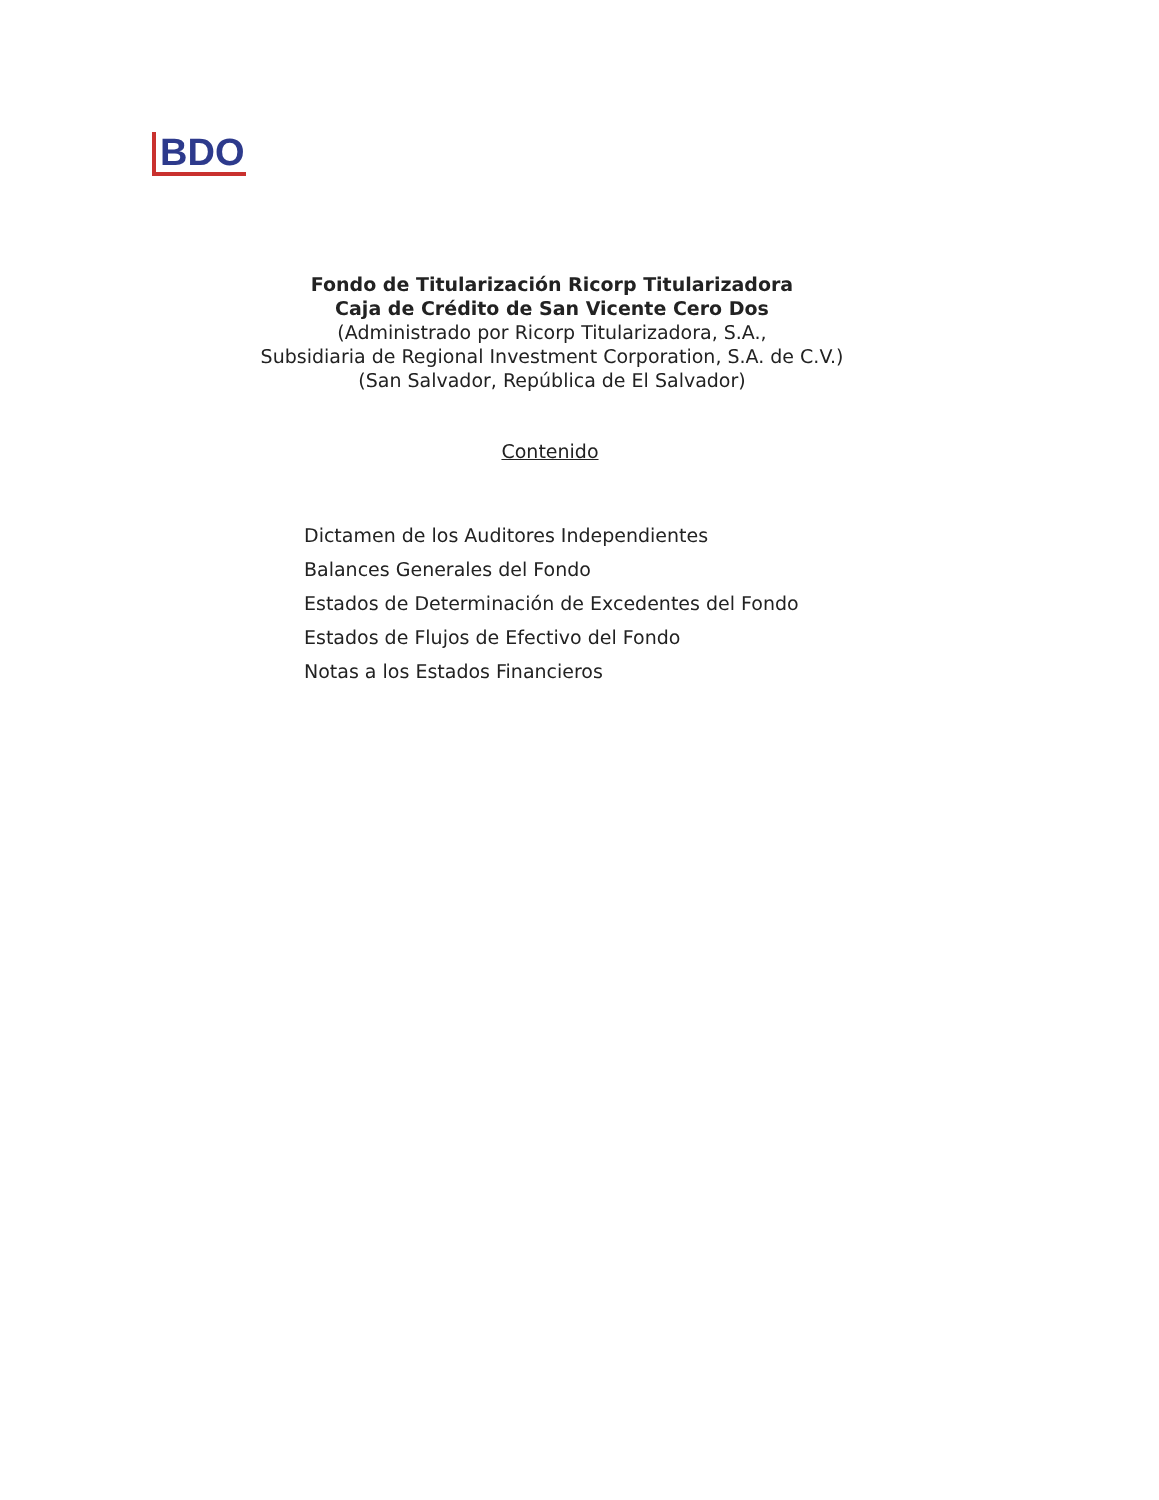BDO
Fondo de Titularización Ricorp Titularizadora
Caja de Crédito de San Vicente Cero Dos
(Administrado por Ricorp Titularizadora, S.A.,
Subsidiaria de Regional Investment Corporation, S.A. de C.V.)
(San Salvador, República de El Salvador)
Contenido
Dictamen de los Auditores Independientes
Balances Generales del Fondo
Estados de Determinación de Excedentes del Fondo
Estados de Flujos de Efectivo del Fondo
Notas a los Estados Financieros